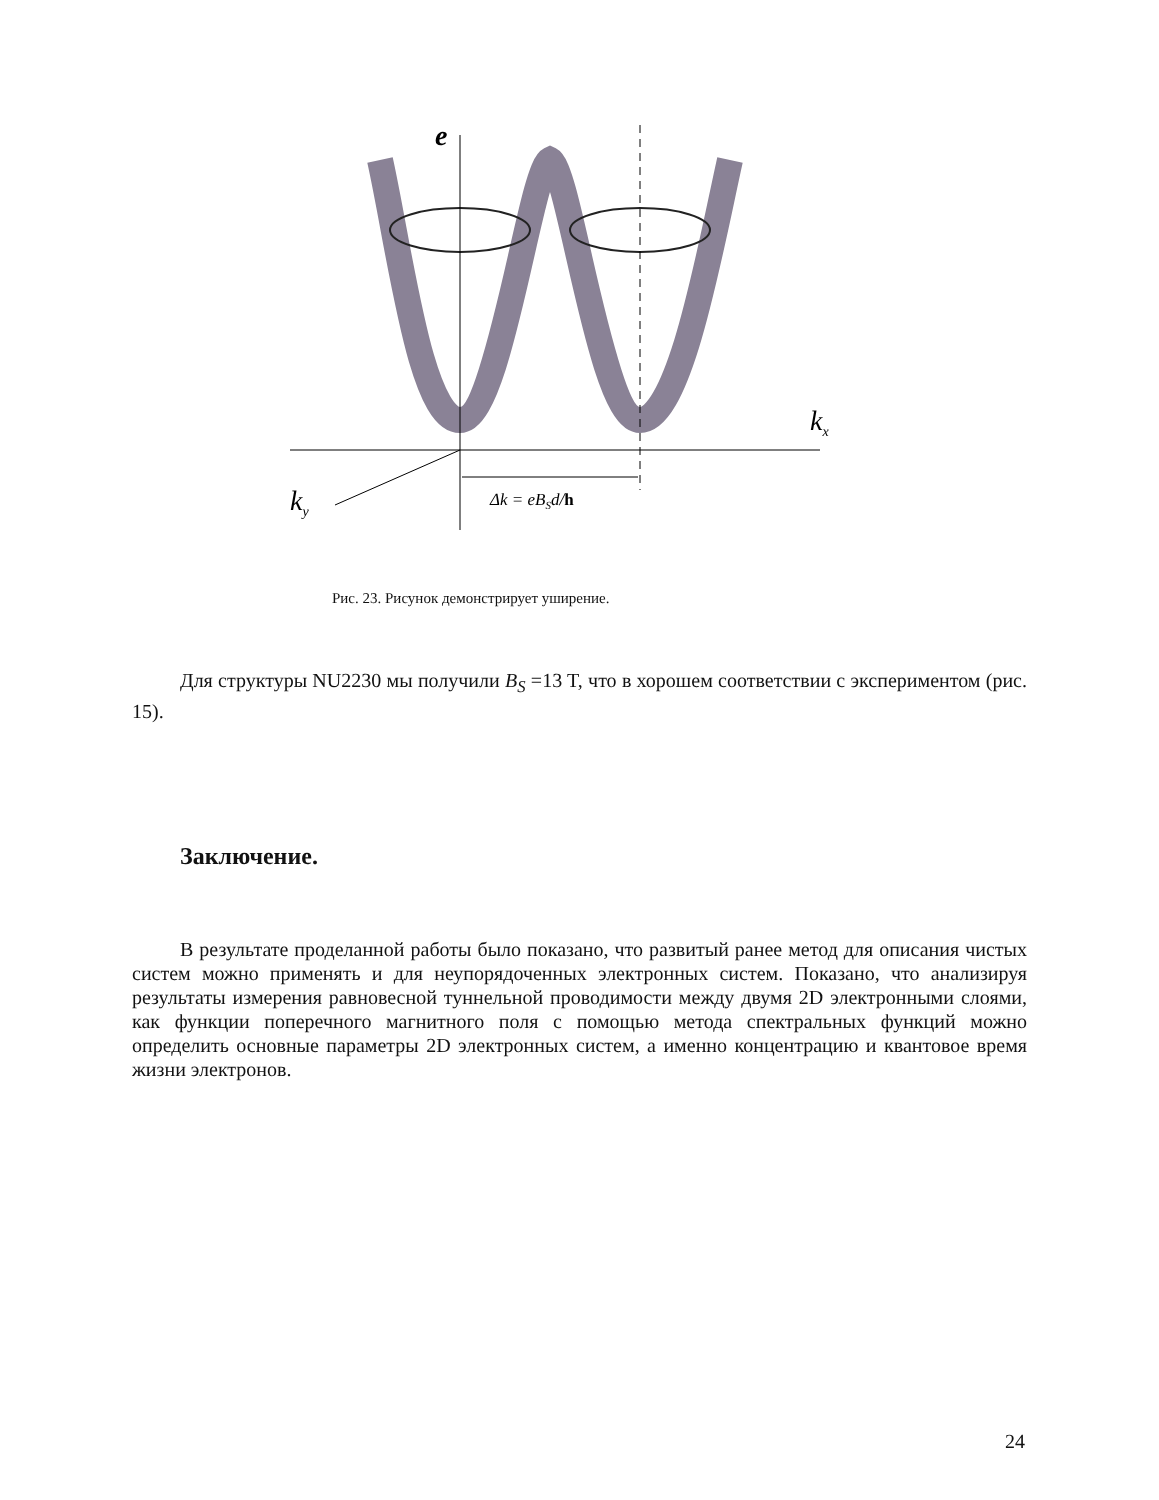e
kx
ky
Δk = eBSd/h
Рис. 23. Рисунок демонстрирует уширение.
Для структуры NU2230 мы получили B<sub>S</sub> =13 T, что в хорошем соответствии с экспериментом (рис. 15).
Заключение.
В результате проделанной работы было показано, что развитый ранее метод для описания чистых систем можно применять и для неупорядоченных электронных систем. Показано, что анализируя результаты измерения равновесной туннельной проводимости между двумя 2D электронными слоями, как функции поперечного магнитного поля с помощью метода спектральных функций можно определить основные параметры 2D электронных систем, а именно концентрацию и квантовое время жизни электронов.
24